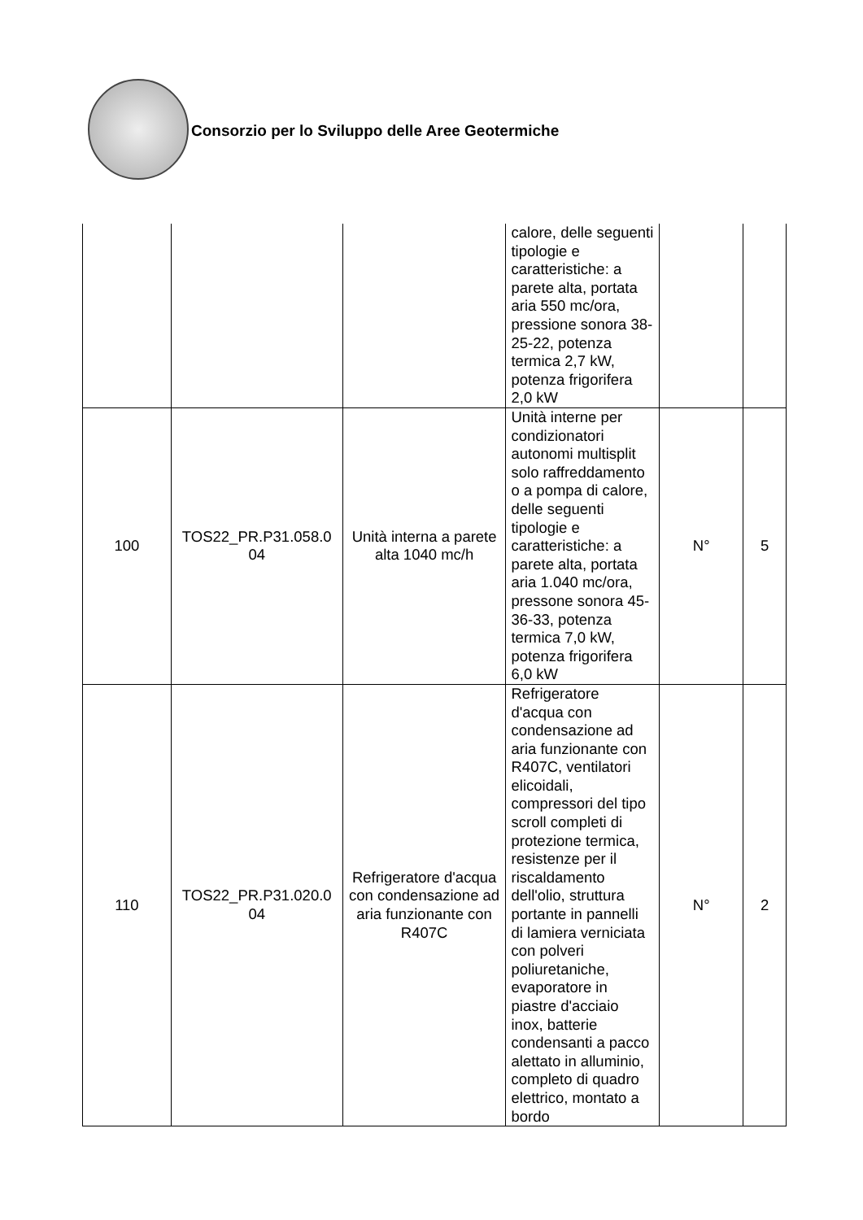Consorzio per lo Sviluppo delle Aree Geotermiche
| | | | calore, delle seguenti tipologie e caratteristiche: a parete alta, portata aria 550 mc/ora, pressione sonora 38-25-22, potenza termica 2,7 kW, potenza frigorifera 2,0 kW | | |
| 100 | TOS22_PR.P31.058.0 04 | Unità interna a parete alta 1040 mc/h | Unità interne per condizionatori autonomi multisplit solo raffreddamento o a pompa di calore, delle seguenti tipologie e caratteristiche: a parete alta, portata aria 1.040 mc/ora, pressone sonora 45-36-33, potenza termica 7,0 kW, potenza frigorifera 6,0 kW | N° | 5 |
| 110 | TOS22_PR.P31.020.0 04 | Refrigeratore d'acqua con condensazione ad aria funzionante con R407C | Refrigeratore d'acqua con condensazione ad aria funzionante con R407C, ventilatori elicoidali, compressori del tipo scroll completi di protezione termica, resistenze per il riscaldamento dell'olio, struttura portante in pannelli di lamiera verniciata con polveri poliuretaniche, evaporatore in piastre d'acciaio inox, batterie condensanti a pacco alettato in alluminio, completo di quadro elettrico, montato a bordo | N° | 2 |